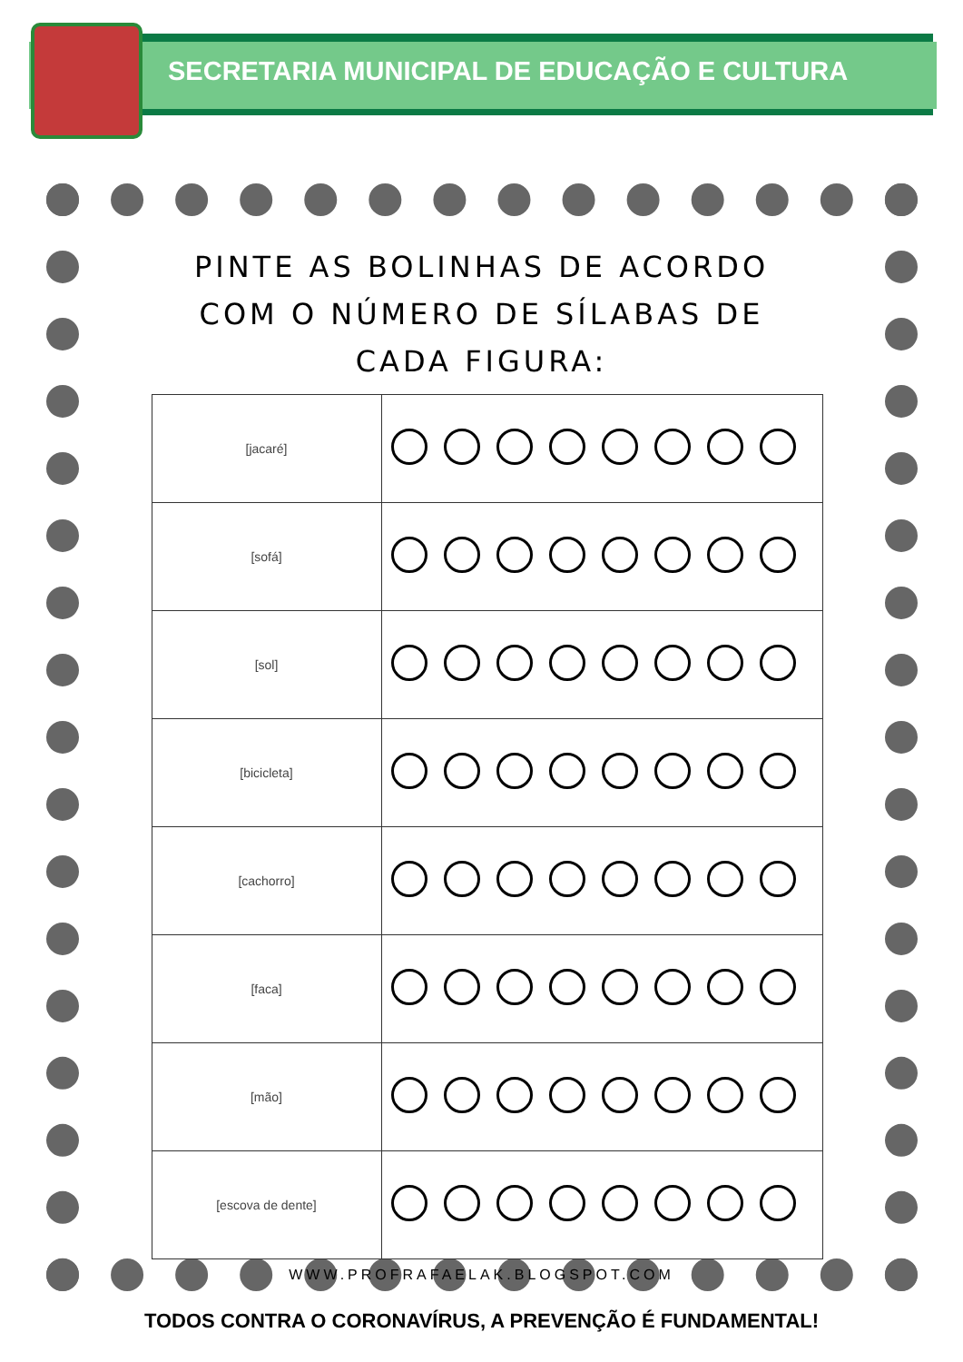SECRETARIA MUNICIPAL DE EDUCAÇÃO E CULTURA
PINTE AS BOLINHAS DE ACORDO COM O NÚMERO DE SÍLABAS DE CADA FIGURA:
| [jacaré] | |
| [sofá] | |
| [sol] | |
| [bicicleta] | |
| [cachorro] | |
| [faca] | |
| [mão] | |
| [escova de dente] | |
WWW.PROFRAFAELAK.BLOGSPOT.COM
TODOS CONTRA O CORONAVÍRUS, A PREVENÇÃO É FUNDAMENTAL!